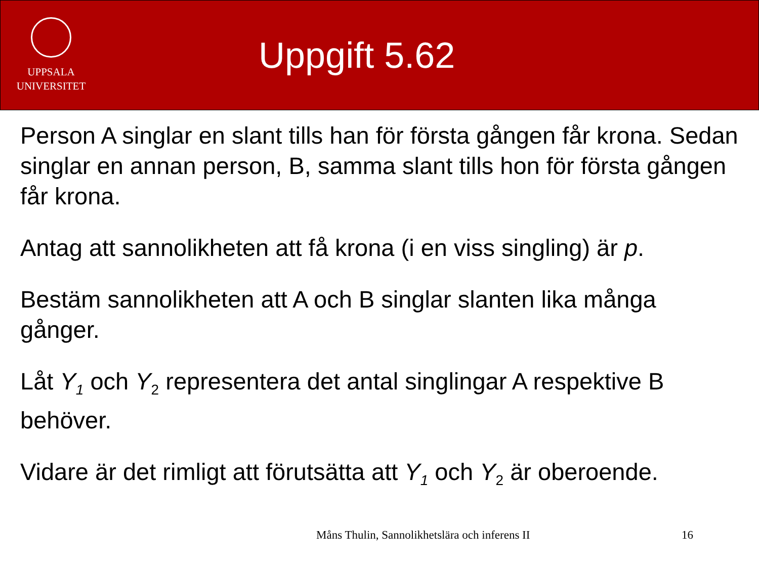UPPSALA
UNIVERSITET
Uppgift 5.62
Person A singlar en slant tills han för första gången får krona. Sedan singlar en annan person, B, samma slant tills hon för första gången får krona.
Antag att sannolikheten att få krona (i en viss singling) är p.
Bestäm sannolikheten att A och B singlar slanten lika många gånger.
Låt Y<sub>1</sub> och Y<sub>2</sub> representera det antal singlingar A respektive B behöver.
Vidare är det rimligt att förutsätta att Y<sub>1</sub> och Y<sub>2</sub> är oberoende.
Måns Thulin, Sannolikhetslära och inferens II
16